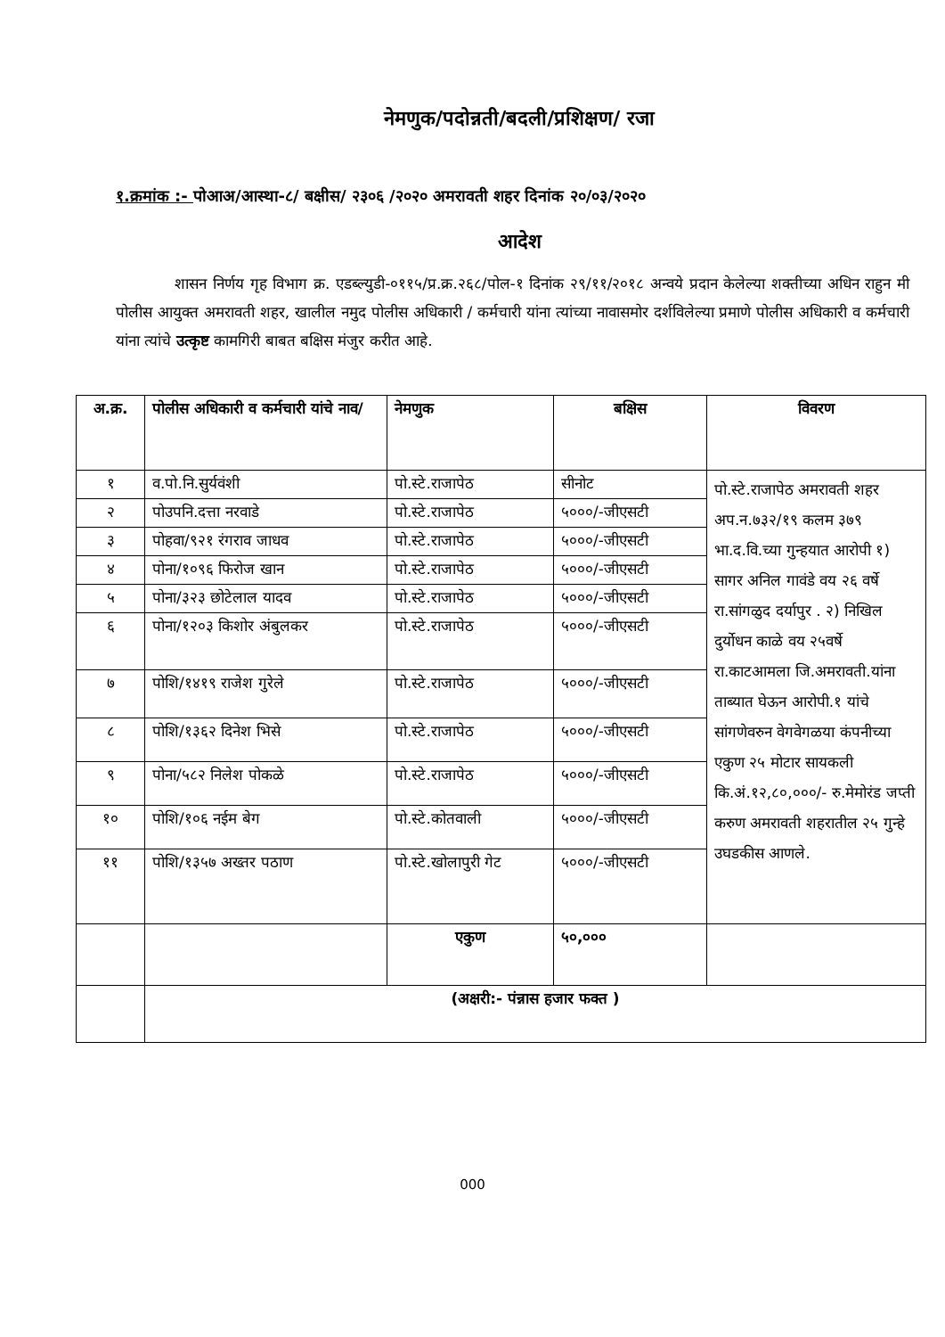नेमणुक/पदोन्नती/बदली/प्रशिक्षण/ रजा
१.क्रमांक :- पोआअ/आस्था-८/ बक्षीस/ २३०६ /२०२० अमरावती शहर दिनांक २०/०३/२०२०
आदेश
शासन निर्णय गृह विभाग क्र. एडब्ल्युडी-०११५/प्र.क्र.२६८/पोल-१ दिनांक २९/११/२०१८ अन्वये प्रदान केलेल्या शक्तीच्या अधिन राहुन मी पोलीस आयुक्त अमरावती शहर, खालील नमुद पोलीस अधिकारी / कर्मचारी यांना त्यांच्या नावासमोर दर्शविलेल्या प्रमाणे पोलीस अधिकारी व कर्मचारी यांना त्यांचे उत्कृष्ट कामगिरी बाबत बक्षिस मंजुर करीत आहे.
| अ.क्र. | पोलीस अधिकारी व कर्मचारी यांचे नाव/ | नेमणुक | बक्षिस | विवरण |
| --- | --- | --- | --- | --- |
| १ | व.पो.नि.सुर्यवंशी | पो.स्टे.राजापेठ | सीनोट | पो.स्टे.राजापेठ अमरावती शहर अप.न.७३२/१९ कलम ३७९ भा.द.वि.च्या गुन्हयात आरोपी १) सागर अनिल गावंडे वय २६ वर्षे रा.सांगळुद दर्यापुर . २) निखिल दुर्योधन काळे वय २५वर्षे रा.काटआमला जि.अमरावती.यांना ताब्यात घेऊन आरोपी.१ यांचे सांगणेवरुन वेगवेगळया कंपनीच्या एकुण २५ मोटार सायकली कि.अं.१२,८०,०००/- रु.मेमोरंड जप्ती करुण अमरावती शहरातील २५ गुन्हे उघडकीस आणले. |
| २ | पोउपनि.दत्ता नरवाडे | पो.स्टे.राजापेठ | ५०००/-जीएसटी | |
| ३ | पोहवा/९२१ रंगराव जाधव | पो.स्टे.राजापेठ | ५०००/-जीएसटी | |
| ४ | पोना/१०९६ फिरोज खान | पो.स्टे.राजापेठ | ५०००/-जीएसटी | |
| ५ | पोना/३२३ छोटेलाल यादव | पो.स्टे.राजापेठ | ५०००/-जीएसटी | |
| ६ | पोना/१२०३ किशोर अंबुलकर | पो.स्टे.राजापेठ | ५०००/-जीएसटी | |
| ७ | पोशि/१४१९ राजेश गुरेले | पो.स्टे.राजापेठ | ५०००/-जीएसटी | |
| ८ | पोशि/१३६२ दिनेश भिसे | पो.स्टे.राजापेठ | ५०००/-जीएसटी | |
| ९ | पोना/५८२ निलेश पोकळे | पो.स्टे.राजापेठ | ५०००/-जीएसटी | |
| १० | पोशि/१०६ नईम बेग | पो.स्टे.कोतवाली | ५०००/-जीएसटी | |
| ११ | पोशि/१३५७ अख्तर पठाण | पो.स्टे.खोलापुरी गेट | ५०००/-जीएसटी | |
| | | एकुण | ५०,००० | |
| | (अक्षरी:- पंन्नास हजार फक्त ) | | | |
000